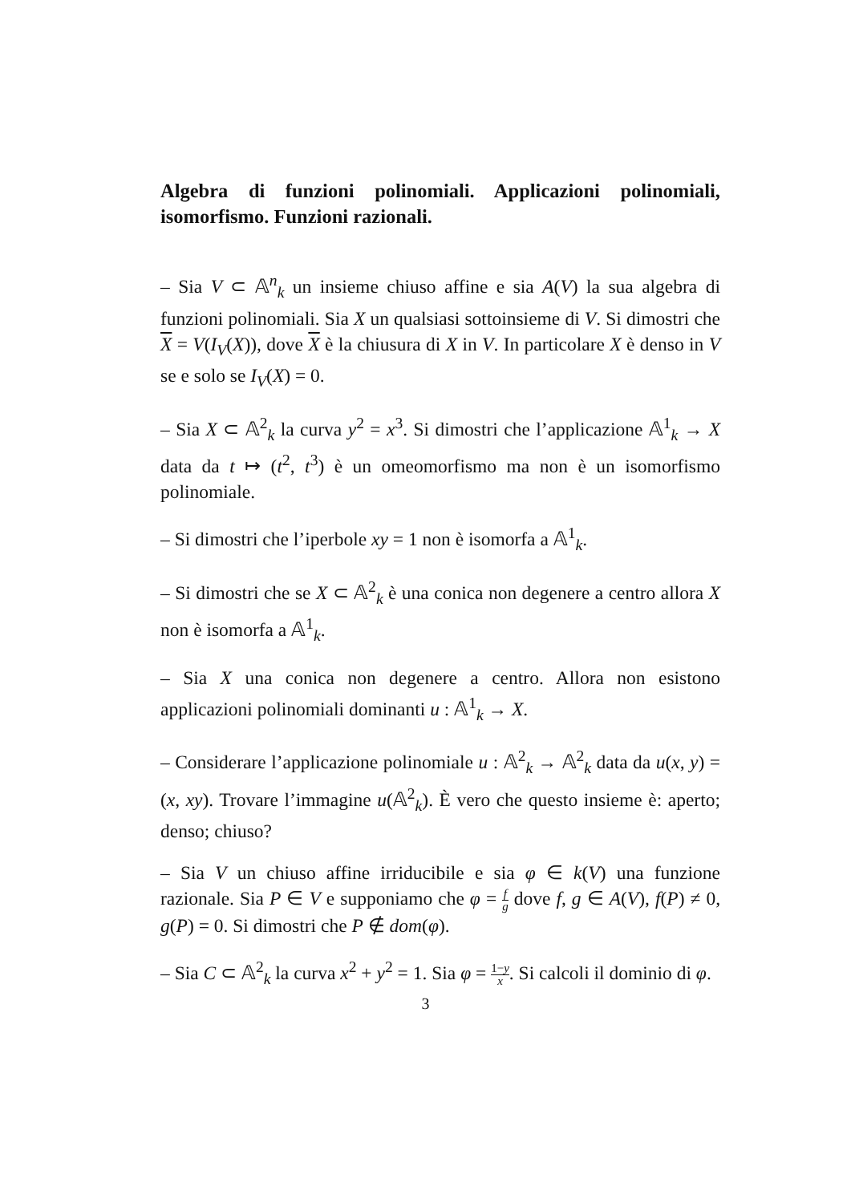Algebra di funzioni polinomiali. Applicazioni polinomiali, isomorfismo. Funzioni razionali.
– Sia V ⊂ 𝔸<sup>n</sup><sub>k</sub> un insieme chiuso affine e sia A(V) la sua algebra di funzioni polinomiali. Sia X un qualsiasi sottoinsieme di V. Si dimostri che X = V(I<sub>V</sub>(X)), dove X è la chiusura di X in V. In particolare X è denso in V se e solo se I<sub>V</sub>(X) = 0.
– Sia X ⊂ 𝔸<sup>2</sup><sub>k</sub> la curva y<sup>2</sup> = x<sup>3</sup>. Si dimostri che l’applicazione 𝔸<sup>1</sup><sub>k</sub> → X data da t ↦ (t<sup>2</sup>, t<sup>3</sup>) è un omeomorfismo ma non è un isomorfismo polinomiale.
– Si dimostri che l’iperbole xy = 1 non è isomorfa a 𝔸<sup>1</sup><sub>k</sub>.
– Si dimostri che se X ⊂ 𝔸<sup>2</sup><sub>k</sub> è una conica non degenere a centro allora X non è isomorfa a 𝔸<sup>1</sup><sub>k</sub>.
– Sia X una conica non degenere a centro. Allora non esistono applicazioni polinomiali dominanti u : 𝔸<sup>1</sup><sub>k</sub> → X.
– Considerare l’applicazione polinomiale u : 𝔸<sup>2</sup><sub>k</sub> → 𝔸<sup>2</sup><sub>k</sub> data da u(x, y) = (x, xy). Trovare l’immagine u(𝔸<sup>2</sup><sub>k</sub>). È vero che questo insieme è: aperto; denso; chiuso?
– Sia V un chiuso affine irriducibile e sia φ ∈ k(V) una funzione razionale. Sia P ∈ V e supponiamo che φ = f g dove f, g ∈ A(V), f(P) ≠ 0, g(P) = 0. Si dimostri che P ∉ dom(φ).
– Sia C ⊂ 𝔸<sup>2</sup><sub>k</sub> la curva x<sup>2</sup> + y<sup>2</sup> = 1. Sia φ = 1−y x. Si calcoli il dominio di φ.
3